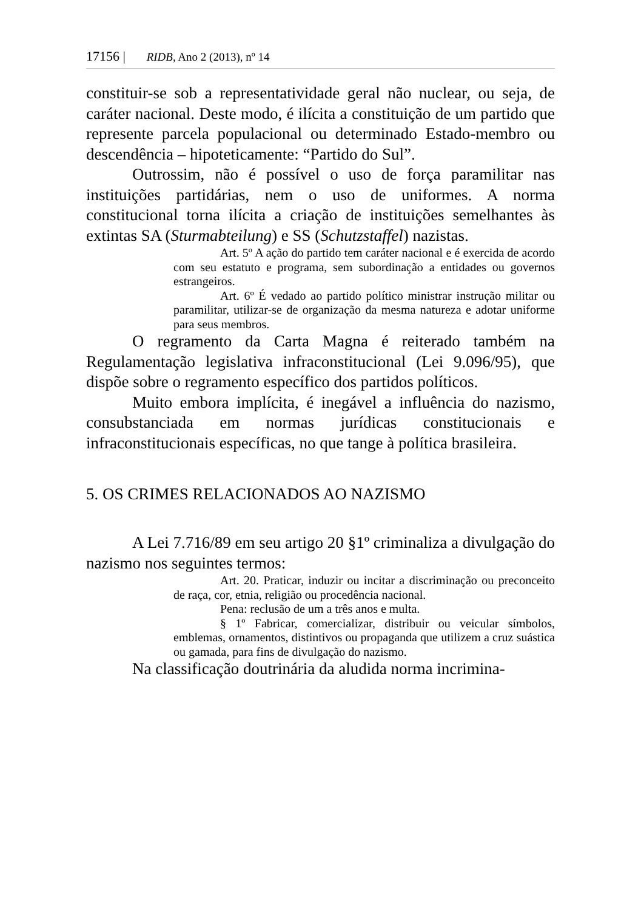17156 | RIDB, Ano 2 (2013), nº 14
constituir-se sob a representatividade geral não nuclear, ou seja, de caráter nacional. Deste modo, é ilícita a constituição de um partido que represente parcela populacional ou determinado Estado-membro ou descendência – hipoteticamente: “Partido do Sul”.
Outrossim, não é possível o uso de força paramilitar nas instituições partidárias, nem o uso de uniformes. A norma constitucional torna ilícita a criação de instituições semelhantes às extintas SA (Sturmabteilung) e SS (Schutzstaffel) nazistas.
Art. 5º A ação do partido tem caráter nacional e é exercida de acordo com seu estatuto e programa, sem subordinação a entidades ou governos estrangeiros.
Art. 6º É vedado ao partido político ministrar instrução militar ou paramilitar, utilizar-se de organização da mesma natureza e adotar uniforme para seus membros.
O regramento da Carta Magna é reiterado também na Regulamentação legislativa infraconstitucional (Lei 9.096/95), que dispõe sobre o regramento específico dos partidos políticos.
Muito embora implícita, é inegável a influência do nazismo, consubstanciada em normas jurídicas constitucionais e infraconstitucionais específicas, no que tange à política brasileira.
5. OS CRIMES RELACIONADOS AO NAZISMO
A Lei 7.716/89 em seu artigo 20 §1º criminaliza a divulgação do nazismo nos seguintes termos:
Art. 20. Praticar, induzir ou incitar a discriminação ou preconceito de raça, cor, etnia, religião ou procedência nacional.
Pena: reclusão de um a três anos e multa.
§ 1º Fabricar, comercializar, distribuir ou veicular símbolos, emblemas, ornamentos, distintivos ou propaganda que utilizem a cruz suástica ou gamada, para fins de divulgação do nazismo.
Na classificação doutrinária da aludida norma incrimina-